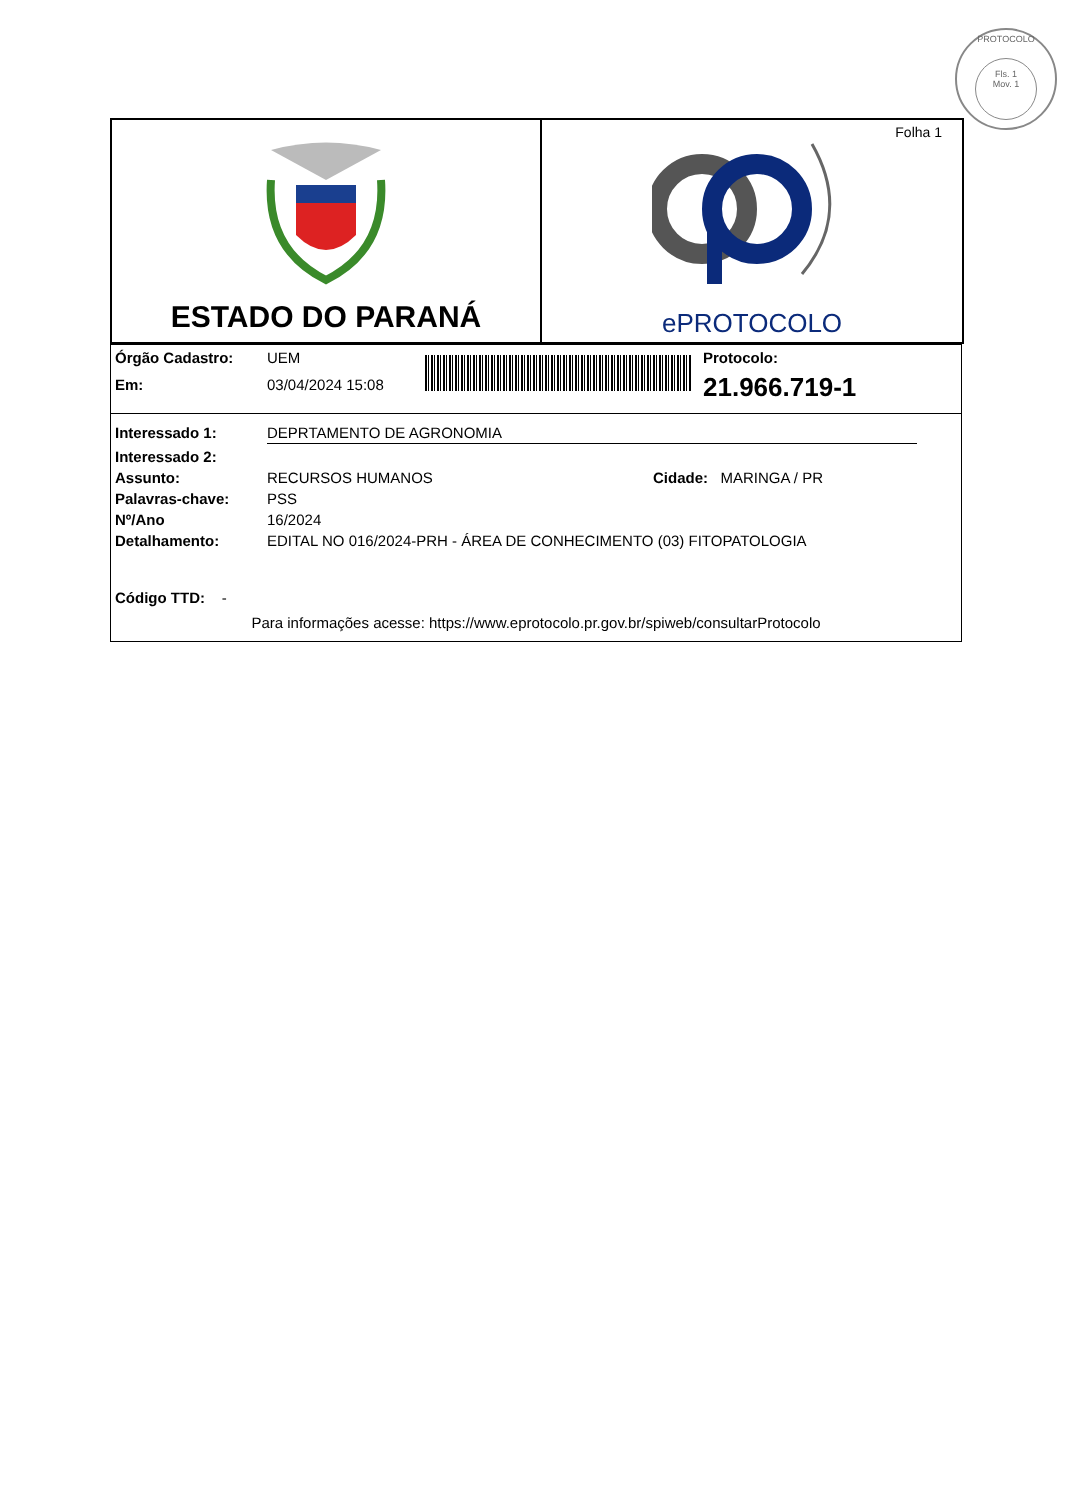PROTOCOLO
Fls. 1
Mov. 1
ESTADO DO PARANÁ
Folha 1
ePROTOCOLO
Órgão Cadastro: UEM
Em: 03/04/2024 15:08
Protocolo:
21.966.719-1
Interessado 1: DEPRTAMENTO DE AGRONOMIA
Interessado 2:
Assunto: RECURSOS HUMANOS Cidade: MARINGA / PR
Palavras-chave: PSS
Nº/Ano 16/2024
Detalhamento: EDITAL NO 016/2024-PRH - ÁREA DE CONHECIMENTO (03) FITOPATOLOGIA
Código TTD: -
Para informações acesse: https://www.eprotocolo.pr.gov.br/spiweb/consultarProtocolo